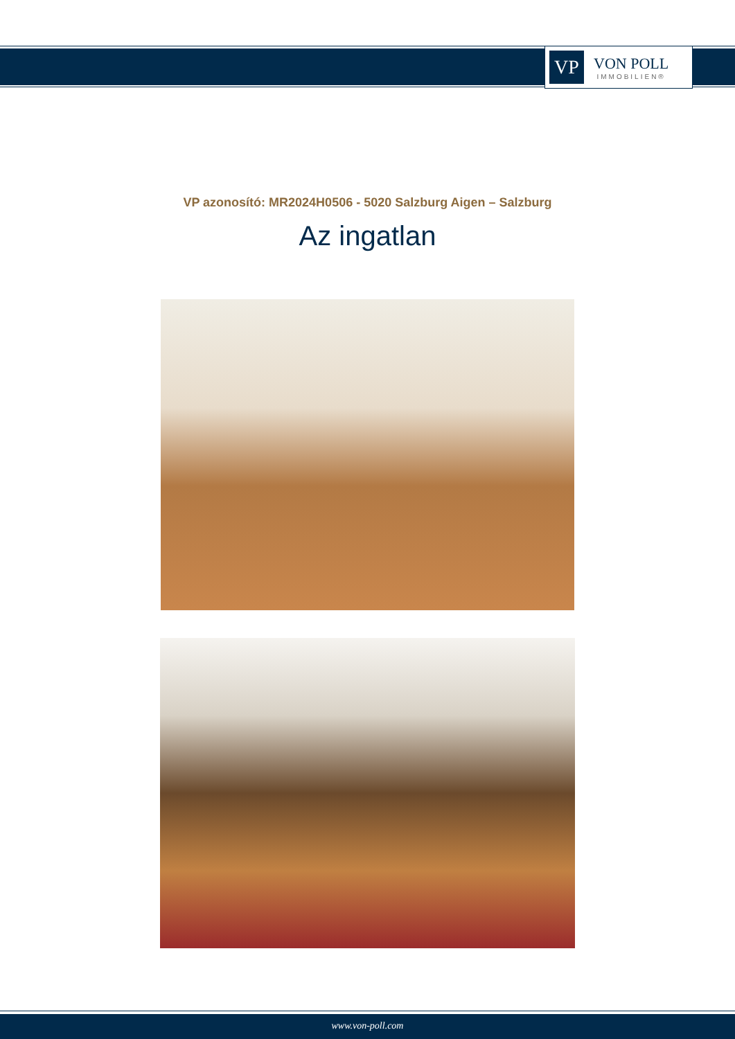VP
VON POLL
IMMOBILIEN®
VP azonosító: MR2024H0506 - 5020 Salzburg Aigen – Salzburg
Az ingatlan
www.von-poll.com